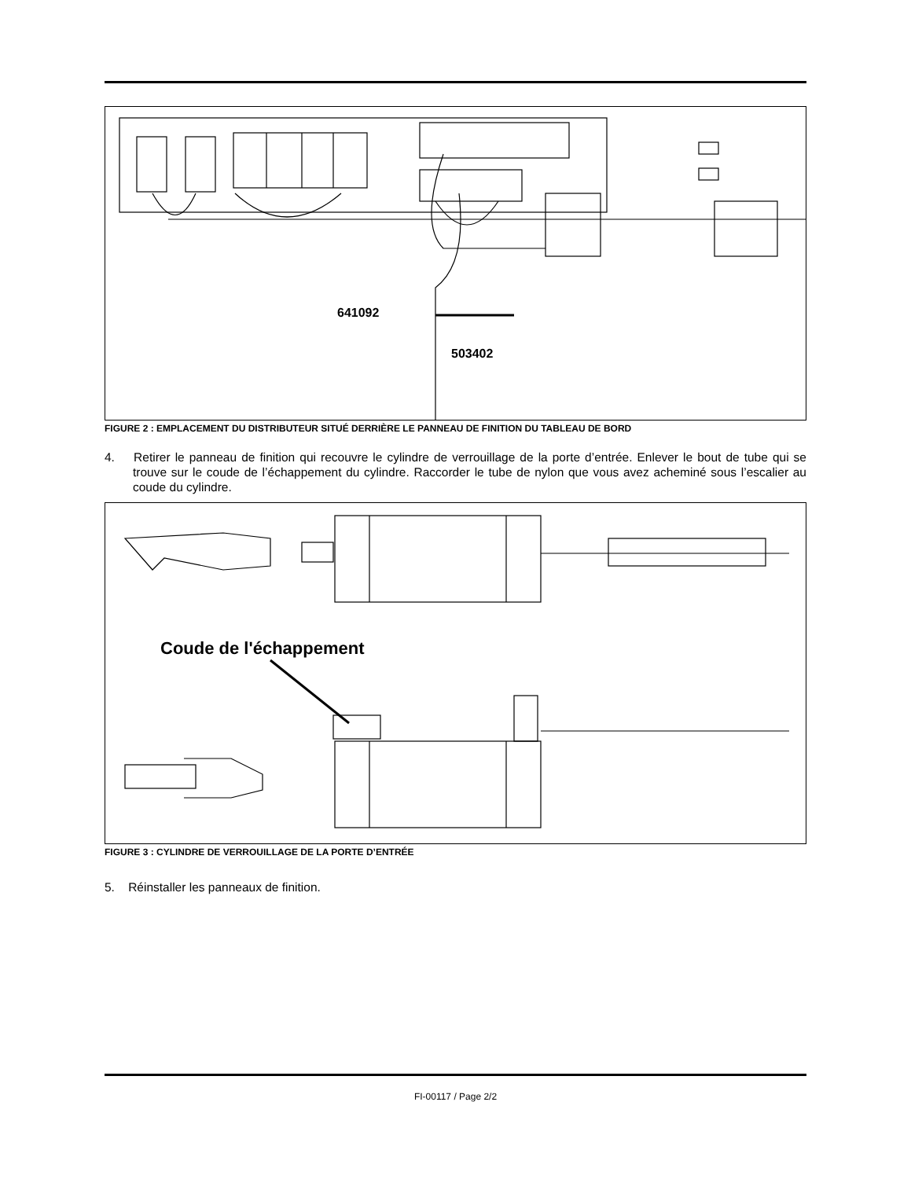641092
503402
FIGURE 2 : EMPLACEMENT DU DISTRIBUTEUR SITUÉ DERRIÈRE LE PANNEAU DE FINITION DU TABLEAU DE BORD
4. Retirer le panneau de finition qui recouvre le cylindre de verrouillage de la porte d’entrée. Enlever le bout de tube qui se trouve sur le coude de l’échappement du cylindre. Raccorder le tube de nylon que vous avez acheminé sous l’escalier au coude du cylindre.
Coude de l'échappement
FIGURE 3 : CYLINDRE DE VERROUILLAGE DE LA PORTE D’ENTRÉE
5. Réinstaller les panneaux de finition.
FI-00117 / Page 2/2